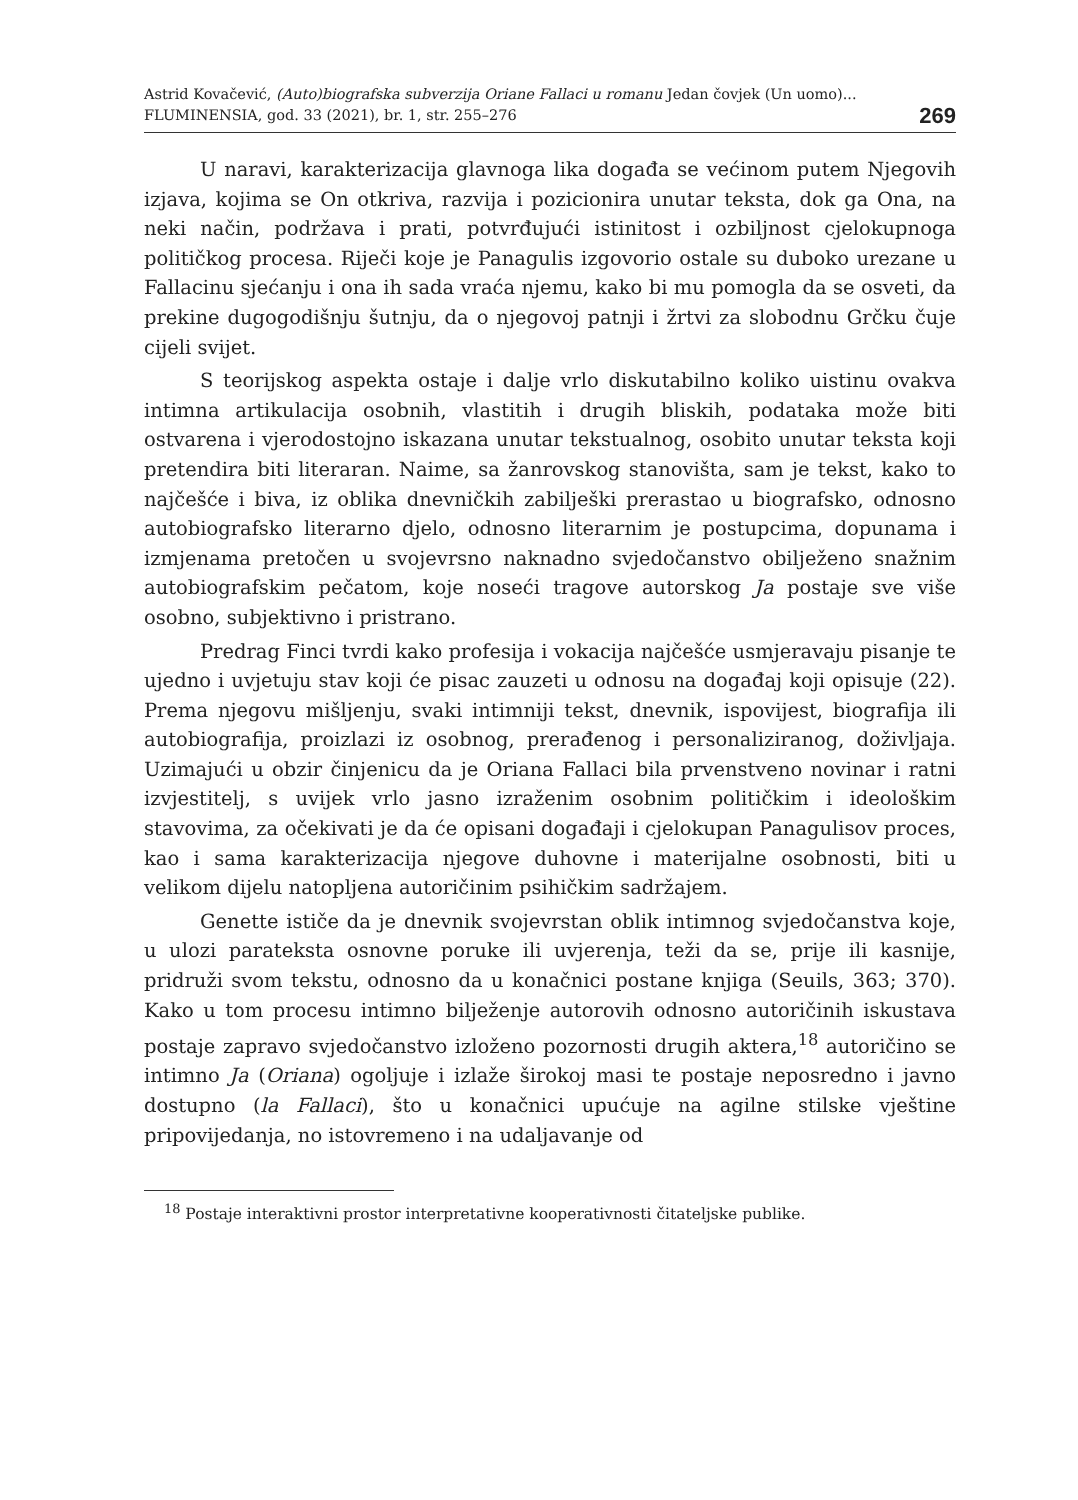Astrid Kovačević, (Auto)biografska subverzija Oriane Fallaci u romanu Jedan čovjek (Un uomo)...
FLUMINENSIA, god. 33 (2021), br. 1, str. 255–276
269
U naravi, karakterizacija glavnoga lika događa se većinom putem Njegovih izjava, kojima se On otkriva, razvija i pozicionira unutar teksta, dok ga Ona, na neki način, podržava i prati, potvrđujući istinitost i ozbiljnost cjelokupnoga političkog procesa. Riječi koje je Panagulis izgovorio ostale su duboko urezane u Fallacinu sjećanju i ona ih sada vraća njemu, kako bi mu pomogla da se osveti, da prekine dugogodišnju šutnju, da o njegovoj patnji i žrtvi za slobodnu Grčku čuje cijeli svijet.
S teorijskog aspekta ostaje i dalje vrlo diskutabilno koliko uistinu ovakva intimna artikulacija osobnih, vlastitih i drugih bliskih, podataka može biti ostvarena i vjerodostojno iskazana unutar tekstualnog, osobito unutar teksta koji pretendira biti literaran. Naime, sa žanrovskog stanovišta, sam je tekst, kako to najčešće i biva, iz oblika dnevničkih zabilješki prerastao u biografsko, odnosno autobiografsko literarno djelo, odnosno literarnim je postupcima, dopunama i izmjenama pretočen u svojevrsno naknadno svjedočanstvo obilježeno snažnim autobiografskim pečatom, koje noseći tragove autorskog Ja postaje sve više osobno, subjektivno i pristrano.
Predrag Finci tvrdi kako profesija i vokacija najčešće usmjeravaju pisanje te ujedno i uvjetuju stav koji će pisac zauzeti u odnosu na događaj koji opisuje (22). Prema njegovu mišljenju, svaki intimniji tekst, dnevnik, ispovijest, biografija ili autobiografija, proizlazi iz osobnog, prerađenog i personaliziranog, doživljaja. Uzimajući u obzir činjenicu da je Oriana Fallaci bila prvenstveno novinar i ratni izvjestitelj, s uvijek vrlo jasno izraženim osobnim političkim i ideološkim stavovima, za očekivati je da će opisani događaji i cjelokupan Panagulisov proces, kao i sama karakterizacija njegove duhovne i materijalne osobnosti, biti u velikom dijelu natopljena autoričinim psihičkim sadržajem.
Genette ističe da je dnevnik svojevrstan oblik intimnog svjedočanstva koje, u ulozi parateksta osnovne poruke ili uvjerenja, teži da se, prije ili kasnije, pridruži svom tekstu, odnosno da u konačnici postane knjiga (Seuils, 363; 370). Kako u tom procesu intimno bilježenje autorovih odnosno autoričinih iskustava postaje zapravo svjedočanstvo izloženo pozornosti drugih aktera,<sup>18</sup> autoričino se intimno Ja (Oriana) ogoljuje i izlaže širokoj masi te postaje neposredno i javno dostupno (la Fallaci), što u konačnici upućuje na agilne stilske vještine pripovijedanja, no istovremeno i na udaljavanje od
<sup>18</sup> Postaje interaktivni prostor interpretativne kooperativnosti čitateljske publike.